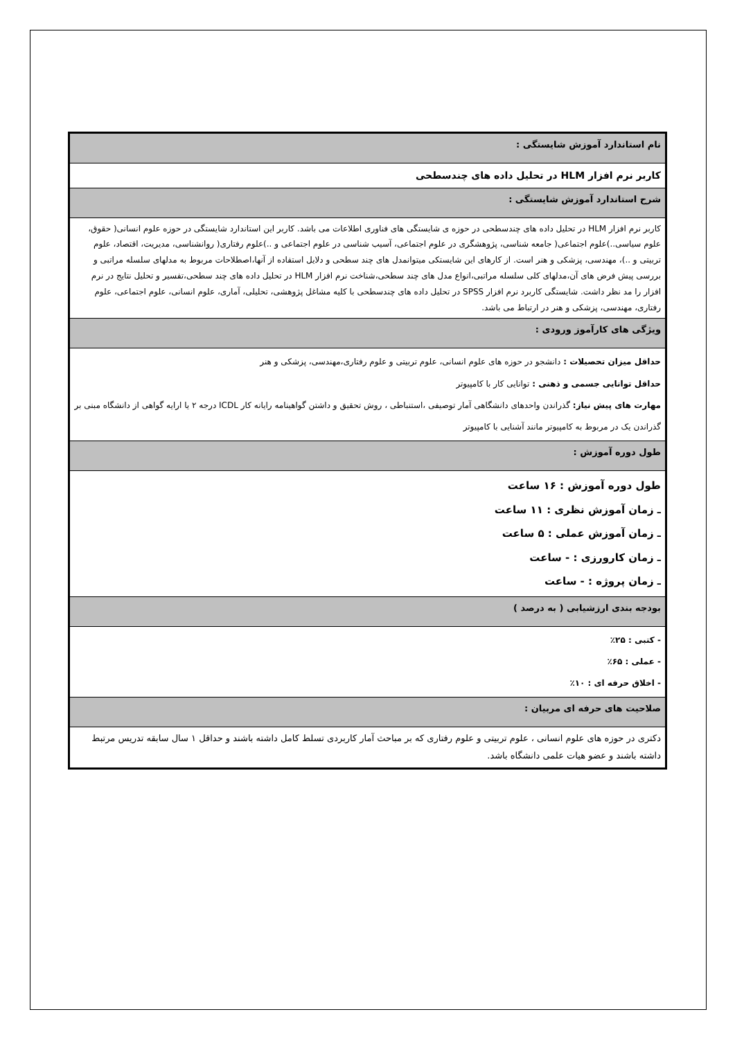| نام استاندارد آموزش شایستگی : |
| کاربر نرم افزار HLM در تحلیل داده های چندسطحی |
| شرح استاندارد آموزش شایستگی : |
| کاربر نرم افزار HLM در تحلیل داده های چندسطحی در حوزه ی شایستگی های فناوری اطلاعات می باشد. کاربر این استاندارد شایستگی در حوزه علوم انسانی( حقوق، علوم سیاسی..)علوم اجتماعی( جامعه شناسی، پژوهشگری در علوم اجتماعی، آسیب شناسی در علوم اجتماعی و ..)علوم رفتاری( روانشناسی، مدیریت، اقتصاد، علوم تربیتی و ..)، مهندسی، پزشکی و هنر است. از کارهای این شایستکی میتوانمدل های چند سطحی و دلایل استفاده از آنها،اصطلاحات مربوط به مدلهای سلسله مراتبی و بررسی پیش فرض های آن،مدلهای کلی سلسله مراتبی،انواع مدل های چند سطحی،شناخت نرم افزار HLM در تحلیل داده های چند سطحی،تفسیر و تحلیل نتایج در نرم افزار را مد نظر داشت. شایستگی کاربرد نرم افزار SPSS در تحلیل داده های چندسطحی با کلیه مشاغل پژوهشی، تحلیلی، آماری، علوم انسانی، علوم اجتماعی، علوم رفتاری، مهندسی، پزشکی و هنر در ارتباط می باشد. |
| ویژگی های کارآموز ورودی : |
| حداقل میزان تحصیلات : دانشجو در حوزه های علوم انسانی، علوم تربیتی و علوم رفتاری،مهندسی، پزشکی و هنر حداقل توانایی جسمی و ذهنی : توانایی کار با کامپیوتر مهارت های پیش نیاز: گذراندن واحدهای دانشگاهی آمار توصیفی ،استنباطی ، روش تحقیق و داشتن گواهینامه رایانه کار ICDL درجه ۲ یا ارایه گواهی از دانشگاه مبنی بر گذراندن یک در مربوط به کامپیوتر مانند آشنایی با کامپیوتر |
| طول دوره آموزش : |
| طول دوره آموزش : ۱۶ ساعت ـ زمان آموزش نظری : ۱۱ ساعت ـ زمان آموزش عملی : ۵ ساعت ـ زمان کارورزی : - ساعت ـ زمان پروژه : - ساعت |
| بودجه بندی ارزشیابی ( به درصد ) |
| - کتبی : ۲۵٪ - عملی : ۶۵٪ - اخلاق حرفه ای : ۱۰٪ |
| صلاحیت های حرفه ای مربیان : |
| دکتری در حوزه های علوم انسانی ، علوم تربیتی و علوم رفتاری که بر مباحث آمار کاربردی تسلط کامل داشته باشند و حداقل ۱ سال سابقه تدریس مرتبط داشته باشند و عضو هیات علمی دانشگاه باشد. |